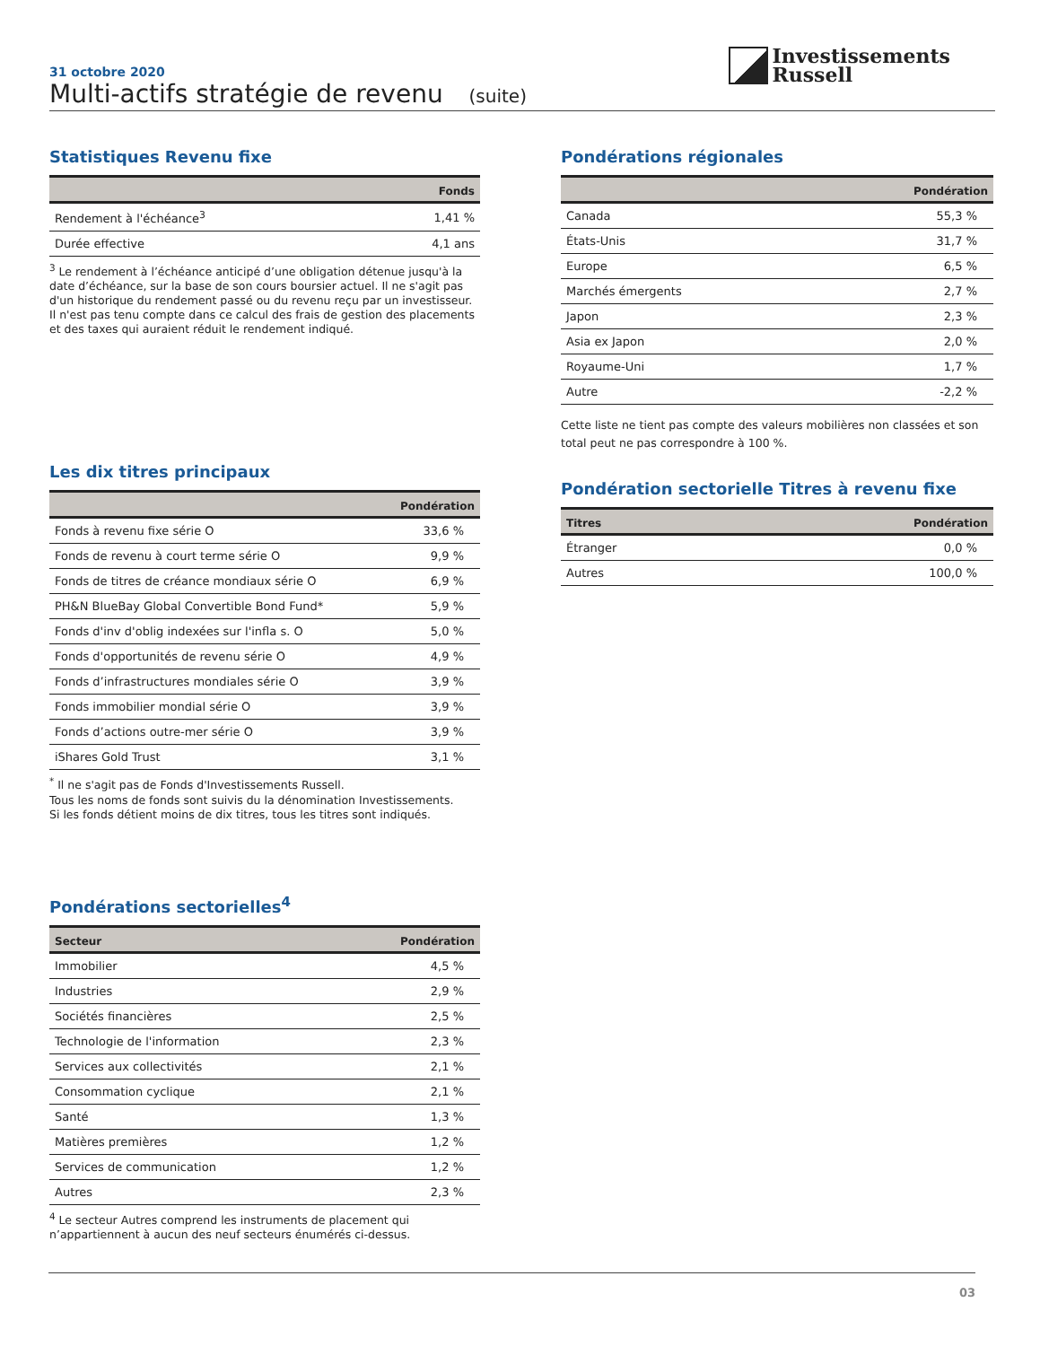31 octobre 2020
Multi-actifs stratégie de revenu (suite)
Investissements
Russell
Statistiques Revenu fixe
| | Fonds |
| --- | --- |
| Rendement à l'échéance<sup>3</sup> | 1,41 % |
| Durée effective | 4,1 ans |
<sup>3</sup> Le rendement à l’échéance anticipé d’une obligation détenue jusqu'à la date d’échéance, sur la base de son cours boursier actuel. Il ne s'agit pas d'un historique du rendement passé ou du revenu reçu par un investisseur. Il n'est pas tenu compte dans ce calcul des frais de gestion des placements et des taxes qui auraient réduit le rendement indiqué.
Les dix titres principaux
| | Pondération |
| --- | --- |
| Fonds à revenu fixe série O | 33,6 % |
| Fonds de revenu à court terme série O | 9,9 % |
| Fonds de titres de créance mondiaux série O | 6,9 % |
| PH&N BlueBay Global Convertible Bond Fund* | 5,9 % |
| Fonds d'inv d'oblig indexées sur l'infla s. O | 5,0 % |
| Fonds d'opportunités de revenu série O | 4,9 % |
| Fonds d’infrastructures mondiales série O | 3,9 % |
| Fonds immobilier mondial série O | 3,9 % |
| Fonds d’actions outre-mer série O | 3,9 % |
| iShares Gold Trust | 3,1 % |
<sup>*</sup> Il ne s'agit pas de Fonds d'Investissements Russell.
Tous les noms de fonds sont suivis du la dénomination Investissements.
Si les fonds détient moins de dix titres, tous les titres sont indiqués.
Pondérations sectorielles<sup>4</sup>
| Secteur | Pondération |
| --- | --- |
| Immobilier | 4,5 % |
| Industries | 2,9 % |
| Sociétés financières | 2,5 % |
| Technologie de l'information | 2,3 % |
| Services aux collectivités | 2,1 % |
| Consommation cyclique | 2,1 % |
| Santé | 1,3 % |
| Matières premières | 1,2 % |
| Services de communication | 1,2 % |
| Autres | 2,3 % |
<sup>4</sup> Le secteur Autres comprend les instruments de placement qui n’appartiennent à aucun des neuf secteurs énumérés ci-dessus.
Pondérations régionales
| | Pondération |
| --- | --- |
| Canada | 55,3 % |
| États-Unis | 31,7 % |
| Europe | 6,5 % |
| Marchés émergents | 2,7 % |
| Japon | 2,3 % |
| Asia ex Japon | 2,0 % |
| Royaume-Uni | 1,7 % |
| Autre | -2,2 % |
Cette liste ne tient pas compte des valeurs mobilières non classées et son total peut ne pas correspondre à 100 %.
Pondération sectorielle Titres à revenu fixe
| Titres | Pondération |
| --- | --- |
| Étranger | 0,0 % |
| Autres | 100,0 % |
03